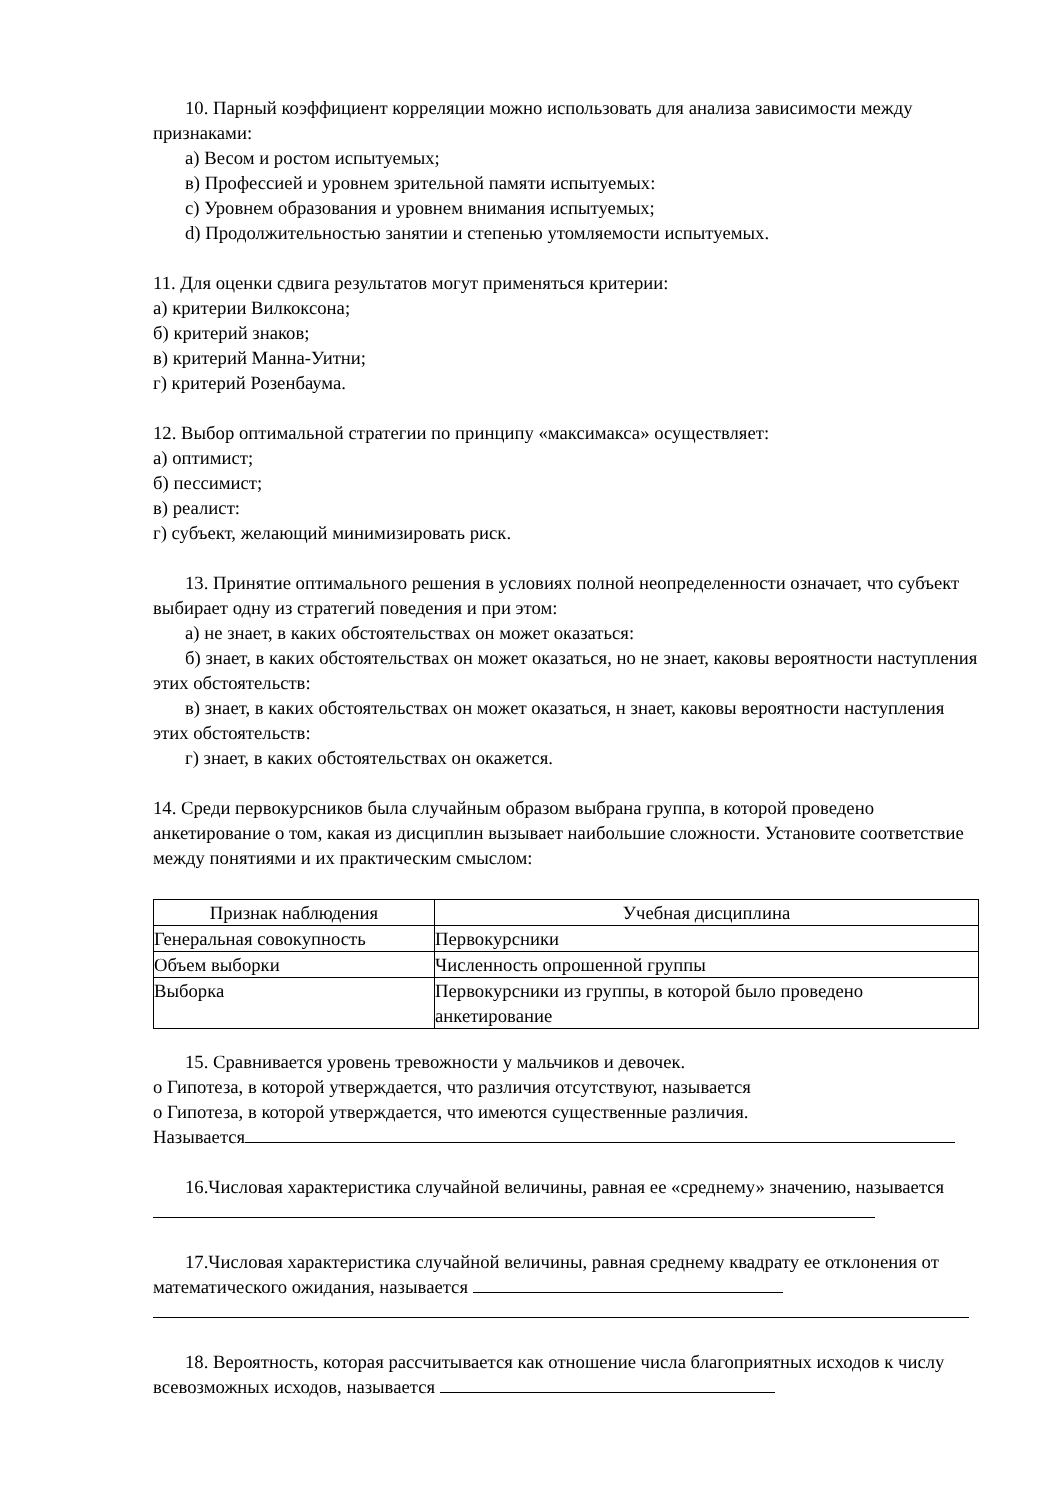10. Парный коэффициент корреляции можно использовать для анализа зависимости между признаками:
а) Весом и ростом испытуемых;
в) Профессией и уровнем зрительной памяти испытуемых:
с) Уровнем образования и уровнем внимания испытуемых;
d) Продолжительностью занятии и степенью утомляемости испытуемых.
11. Для оценки сдвига результатов могут применяться критерии:
а) критерии Вилкоксона;
б) критерий знаков;
в) критерий Манна-Уитни;
г) критерий Розенбаума.
12. Выбор оптимальной стратегии по принципу «максимакса» осуществляет:
а) оптимист;
б) пессимист;
в) реалист:
г) субъект, желающий минимизировать риск.
13. Принятие оптимального решения в условиях полной неопределенности означает, что субъект выбирает одну из стратегий поведения и при этом:
а) не знает, в каких обстоятельствах он может оказаться:
б) знает, в каких обстоятельствах он может оказаться, но не знает, каковы вероятности наступления этих обстоятельств:
в) знает, в каких обстоятельствах он может оказаться, н знает, каковы вероятности наступления этих обстоятельств:
г) знает, в каких обстоятельствах он окажется.
14. Среди первокурсников была случайным образом выбрана группа, в которой проведено анкетирование о том, какая из дисциплин вызывает наибольшие сложности. Установите соответствие между понятиями и их практическим смыслом:
| Признак наблюдения | Учебная дисциплина |
| --- | --- |
| Генеральная совокупность | Первокурсники |
| Объем выборки | Численность опрошенной группы |
| Выборка | Первокурсники из группы, в которой было проведено анкетирование |
15. Сравнивается уровень тревожности у мальчиков и девочек.
о Гипотеза, в которой утверждается, что различия отсутствуют, называется
о Гипотеза, в которой утверждается, что имеются существенные различия.
Называется
16.Числовая характеристика случайной величины, равная ее «среднему» значению, называется
17.Числовая характеристика случайной величины, равная среднему квадрату ее отклонения от математического ожидания, называется
18. Вероятность, которая рассчитывается как отношение числа благоприятных исходов к числу всевозможных исходов, называется